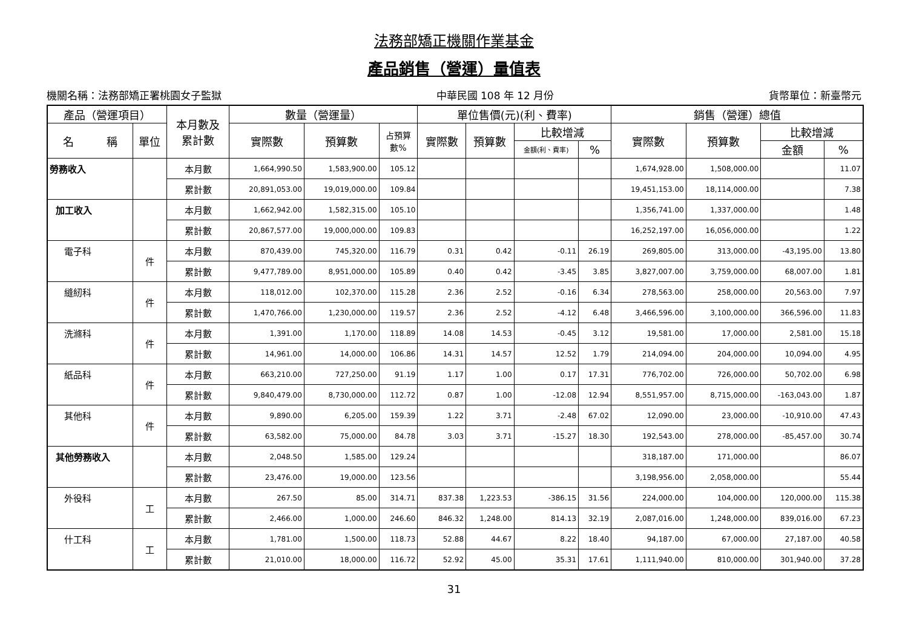法務部矯正機關作業基金
產品銷售（營運）量值表
機關名稱：法務部矯正署桃園女子監獄 中華民國 108 年 12 月份 貨幣單位：新臺幣元
| 產品（營運項目） | | 本月數及 累計數 | 數量（營運量） | | | 單位售價(元)(利、費率) | | | | 銷售（營運）總值 | | | |
| --- | --- | --- | --- | --- | --- | --- | --- | --- | --- | --- | --- | --- | --- |
| 名 稱 | 單位 | | 實際數 | 預算數 | 占預算 數% | 實際數 | 預算數 | 比較增減 | | 實際數 | 預算數 | 比較增減 | |
| | | | | | | | | 金額(利、費率) | % | | | 金額 | % |
| 勞務收入 | | 本月數 | 1,664,990.50 | 1,583,900.00 | 105.12 | | | | | 1,674,928.00 | 1,508,000.00 | | 11.07 |
| | | 累計數 | 20,891,053.00 | 19,019,000.00 | 109.84 | | | | | 19,451,153.00 | 18,114,000.00 | | 7.38 |
| 加工收入 | | 本月數 | 1,662,942.00 | 1,582,315.00 | 105.10 | | | | | 1,356,741.00 | 1,337,000.00 | | 1.48 |
| | | 累計數 | 20,867,577.00 | 19,000,000.00 | 109.83 | | | | | 16,252,197.00 | 16,056,000.00 | | 1.22 |
| 電子科 | 件 | 本月數 | 870,439.00 | 745,320.00 | 116.79 | 0.31 | 0.42 | -0.11 | 26.19 | 269,805.00 | 313,000.00 | -43,195.00 | 13.80 |
| | | 累計數 | 9,477,789.00 | 8,951,000.00 | 105.89 | 0.40 | 0.42 | -3.45 | 3.85 | 3,827,007.00 | 3,759,000.00 | 68,007.00 | 1.81 |
| 縫紉科 | 件 | 本月數 | 118,012.00 | 102,370.00 | 115.28 | 2.36 | 2.52 | -0.16 | 6.34 | 278,563.00 | 258,000.00 | 20,563.00 | 7.97 |
| | | 累計數 | 1,470,766.00 | 1,230,000.00 | 119.57 | 2.36 | 2.52 | -4.12 | 6.48 | 3,466,596.00 | 3,100,000.00 | 366,596.00 | 11.83 |
| 洗滌科 | 件 | 本月數 | 1,391.00 | 1,170.00 | 118.89 | 14.08 | 14.53 | -0.45 | 3.12 | 19,581.00 | 17,000.00 | 2,581.00 | 15.18 |
| | | 累計數 | 14,961.00 | 14,000.00 | 106.86 | 14.31 | 14.57 | 12.52 | 1.79 | 214,094.00 | 204,000.00 | 10,094.00 | 4.95 |
| 紙品科 | 件 | 本月數 | 663,210.00 | 727,250.00 | 91.19 | 1.17 | 1.00 | 0.17 | 17.31 | 776,702.00 | 726,000.00 | 50,702.00 | 6.98 |
| | | 累計數 | 9,840,479.00 | 8,730,000.00 | 112.72 | 0.87 | 1.00 | -12.08 | 12.94 | 8,551,957.00 | 8,715,000.00 | -163,043.00 | 1.87 |
| 其他科 | 件 | 本月數 | 9,890.00 | 6,205.00 | 159.39 | 1.22 | 3.71 | -2.48 | 67.02 | 12,090.00 | 23,000.00 | -10,910.00 | 47.43 |
| | | 累計數 | 63,582.00 | 75,000.00 | 84.78 | 3.03 | 3.71 | -15.27 | 18.30 | 192,543.00 | 278,000.00 | -85,457.00 | 30.74 |
| 其他勞務收入 | | 本月數 | 2,048.50 | 1,585.00 | 129.24 | | | | | 318,187.00 | 171,000.00 | | 86.07 |
| | | 累計數 | 23,476.00 | 19,000.00 | 123.56 | | | | | 3,198,956.00 | 2,058,000.00 | | 55.44 |
| 外役科 | 工 | 本月數 | 267.50 | 85.00 | 314.71 | 837.38 | 1,223.53 | -386.15 | 31.56 | 224,000.00 | 104,000.00 | 120,000.00 | 115.38 |
| | | 累計數 | 2,466.00 | 1,000.00 | 246.60 | 846.32 | 1,248.00 | 814.13 | 32.19 | 2,087,016.00 | 1,248,000.00 | 839,016.00 | 67.23 |
| 什工科 | 工 | 本月數 | 1,781.00 | 1,500.00 | 118.73 | 52.88 | 44.67 | 8.22 | 18.40 | 94,187.00 | 67,000.00 | 27,187.00 | 40.58 |
| | | 累計數 | 21,010.00 | 18,000.00 | 116.72 | 52.92 | 45.00 | 35.31 | 17.61 | 1,111,940.00 | 810,000.00 | 301,940.00 | 37.28 |
31